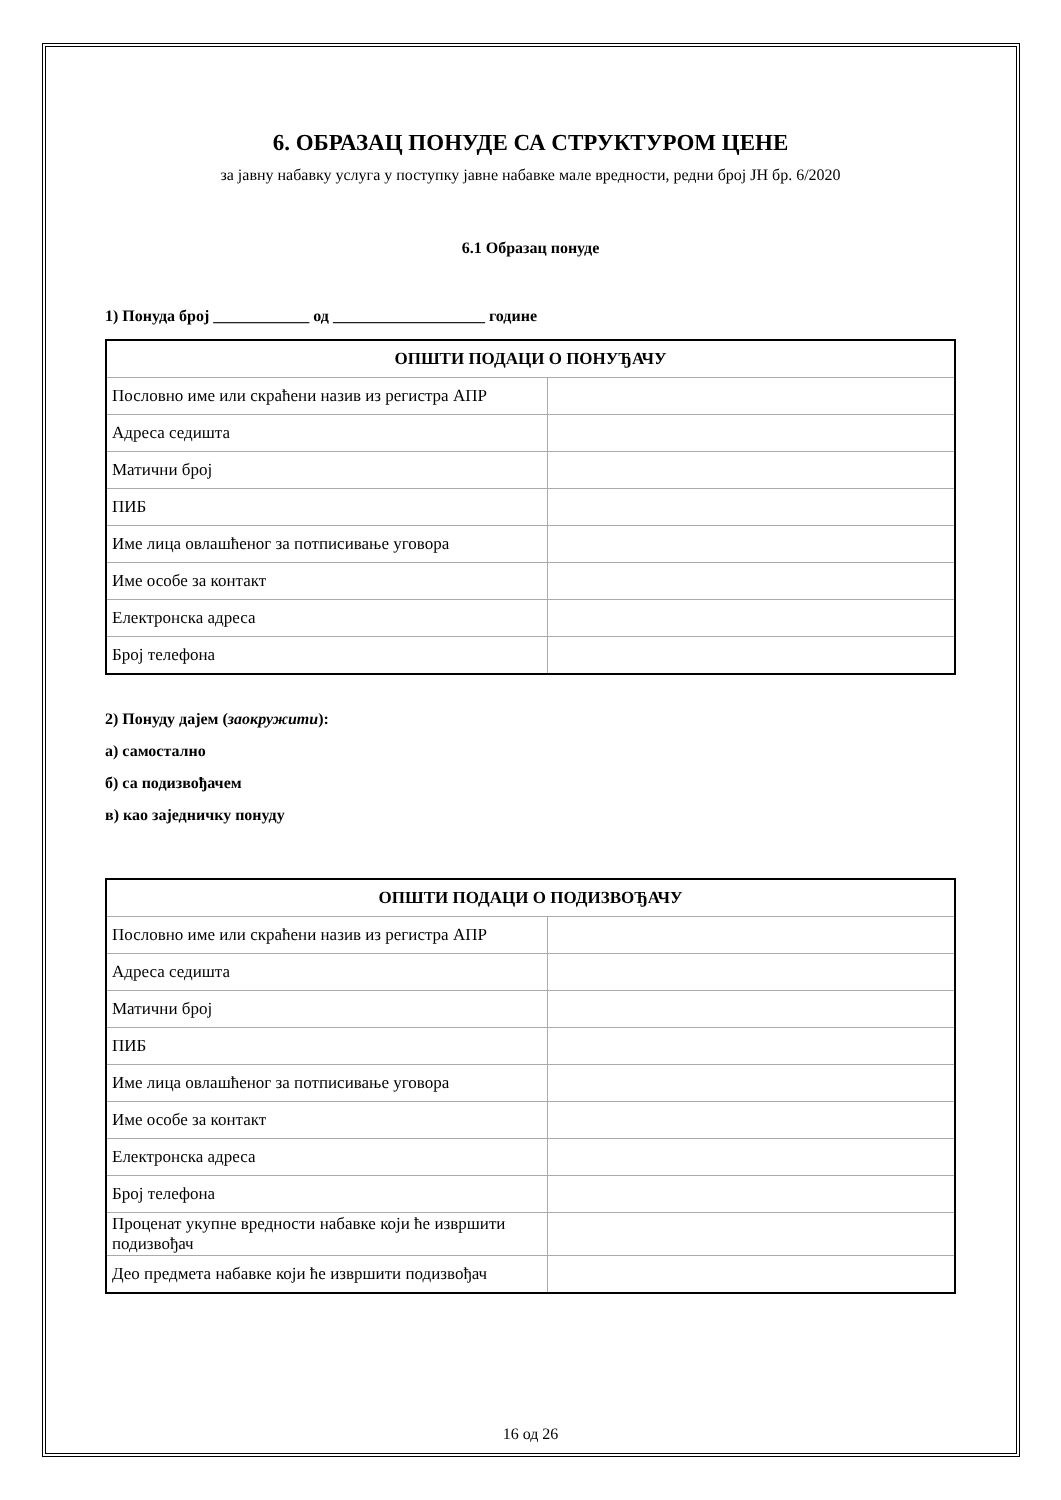6. ОБРАЗАЦ ПОНУДЕ СА СТРУКТУРОМ ЦЕНЕ
за јавну набавку услуга у поступку јавне набавке мале вредности, редни број ЈН бр. 6/2020
6.1 Образац понуде
1) Понуда број ____________ од ___________________ године
| ОПШТИ ПОДАЦИ О ПОНУЂАЧУ | |
| --- | --- |
| Пословно име или скраћени назив из регистра АПР | |
| Адреса седишта | |
| Матични број | |
| ПИБ | |
| Име лица овлашћеног за потписивање уговора | |
| Име особе за контакт | |
| Електронска адреса | |
| Број телефона | |
2) Понуду дајем (заокружити):
а) самостално
б) са подизвођачем
в) као заједничку понуду
| ОПШТИ ПОДАЦИ О ПОДИЗВОЂАЧУ | |
| --- | --- |
| Пословно име или скраћени назив из регистра АПР | |
| Адреса седишта | |
| Матични број | |
| ПИБ | |
| Име лица овлашћеног за потписивање уговора | |
| Име особе за контакт | |
| Електронска адреса | |
| Број телефона | |
| Проценат укупне вредности набавке који ће извршити подизвођач | |
| Део предмета набавке који ће извршити подизвођач | |
16 од 26